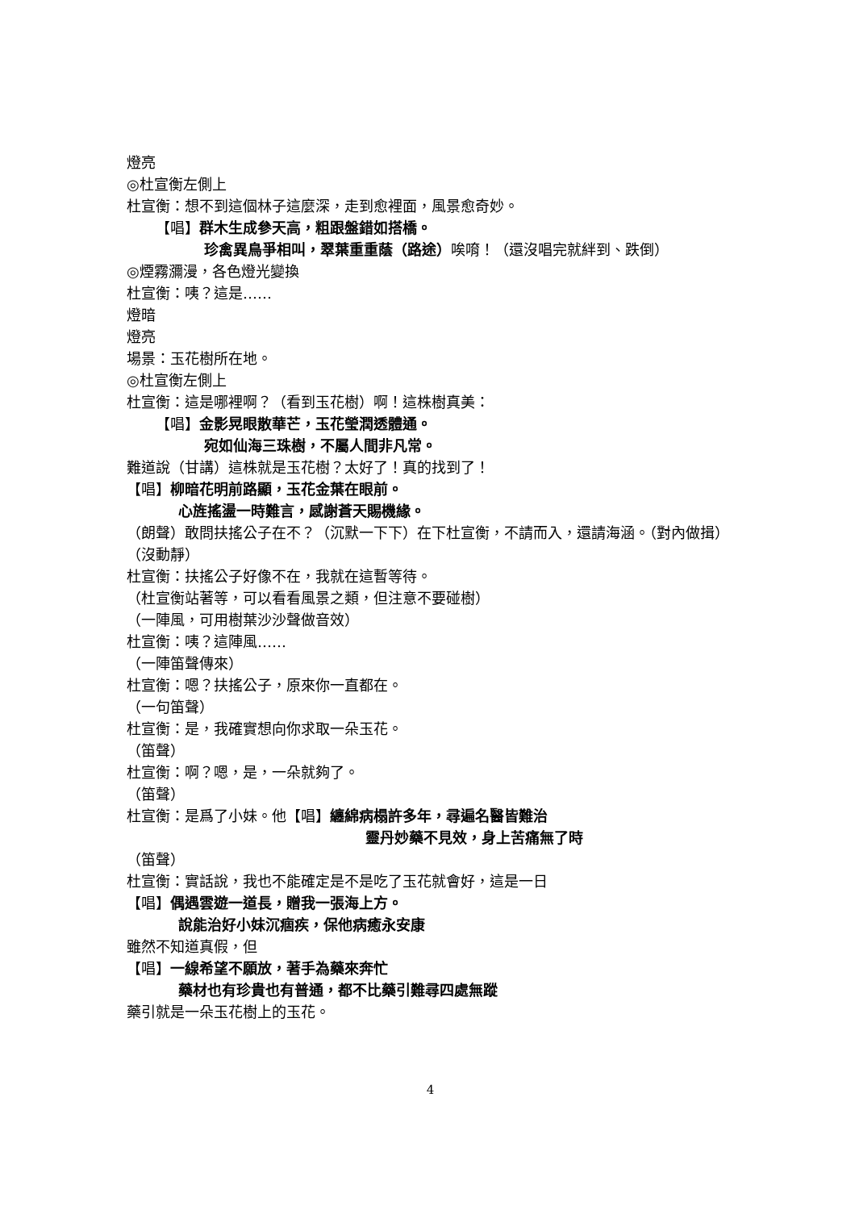燈亮
◎杜宣衡左側上
杜宣衡：想不到這個林子這麼深，走到愈裡面，風景愈奇妙。
【唱】群木生成參天高，粗跟盤錯如搭橋。
珍禽異鳥爭相叫，翠葉重重蔭（路途）唉唷！（還沒唱完就絆到、跌倒）
◎煙霧瀰漫，各色燈光變換
杜宣衡：咦？這是……
燈暗
燈亮
場景：玉花樹所在地。
◎杜宣衡左側上
杜宣衡：這是哪裡啊？（看到玉花樹）啊！這株樹真美：
【唱】金影晃眼散華芒，玉花瑩潤透體通。
宛如仙海三珠樹，不屬人間非凡常。
難道說（甘講）這株就是玉花樹？太好了！真的找到了！
【唱】柳暗花明前路顯，玉花金葉在眼前。
心旌搖盪一時難言，感謝蒼天賜機緣。
（朗聲）敢問扶搖公子在不？（沉默一下下）在下杜宣衡，不請而入，還請海涵。（對內做揖）
（沒動靜）
杜宣衡：扶搖公子好像不在，我就在這暫等待。
（杜宣衡站著等，可以看看風景之類，但注意不要碰樹）
（一陣風，可用樹葉沙沙聲做音效）
杜宣衡：咦？這陣風……
（一陣笛聲傳來）
杜宣衡：嗯？扶搖公子，原來你一直都在。
（一句笛聲）
杜宣衡：是，我確實想向你求取一朵玉花。
（笛聲）
杜宣衡：啊？嗯，是，一朵就夠了。
（笛聲）
杜宣衡：是爲了小妹。他【唱】纏綿病榻許多年，尋遍名醫皆難治
靈丹妙藥不見效，身上苦痛無了時
（笛聲）
杜宣衡：實話說，我也不能確定是不是吃了玉花就會好，這是一日
【唱】偶遇雲遊一道長，贈我一張海上方。
說能治好小妹沉痼疾，保他病癒永安康
雖然不知道真假，但
【唱】一線希望不願放，著手為藥來奔忙
藥材也有珍貴也有普通，都不比藥引難尋四處無蹤
藥引就是一朵玉花樹上的玉花。
4